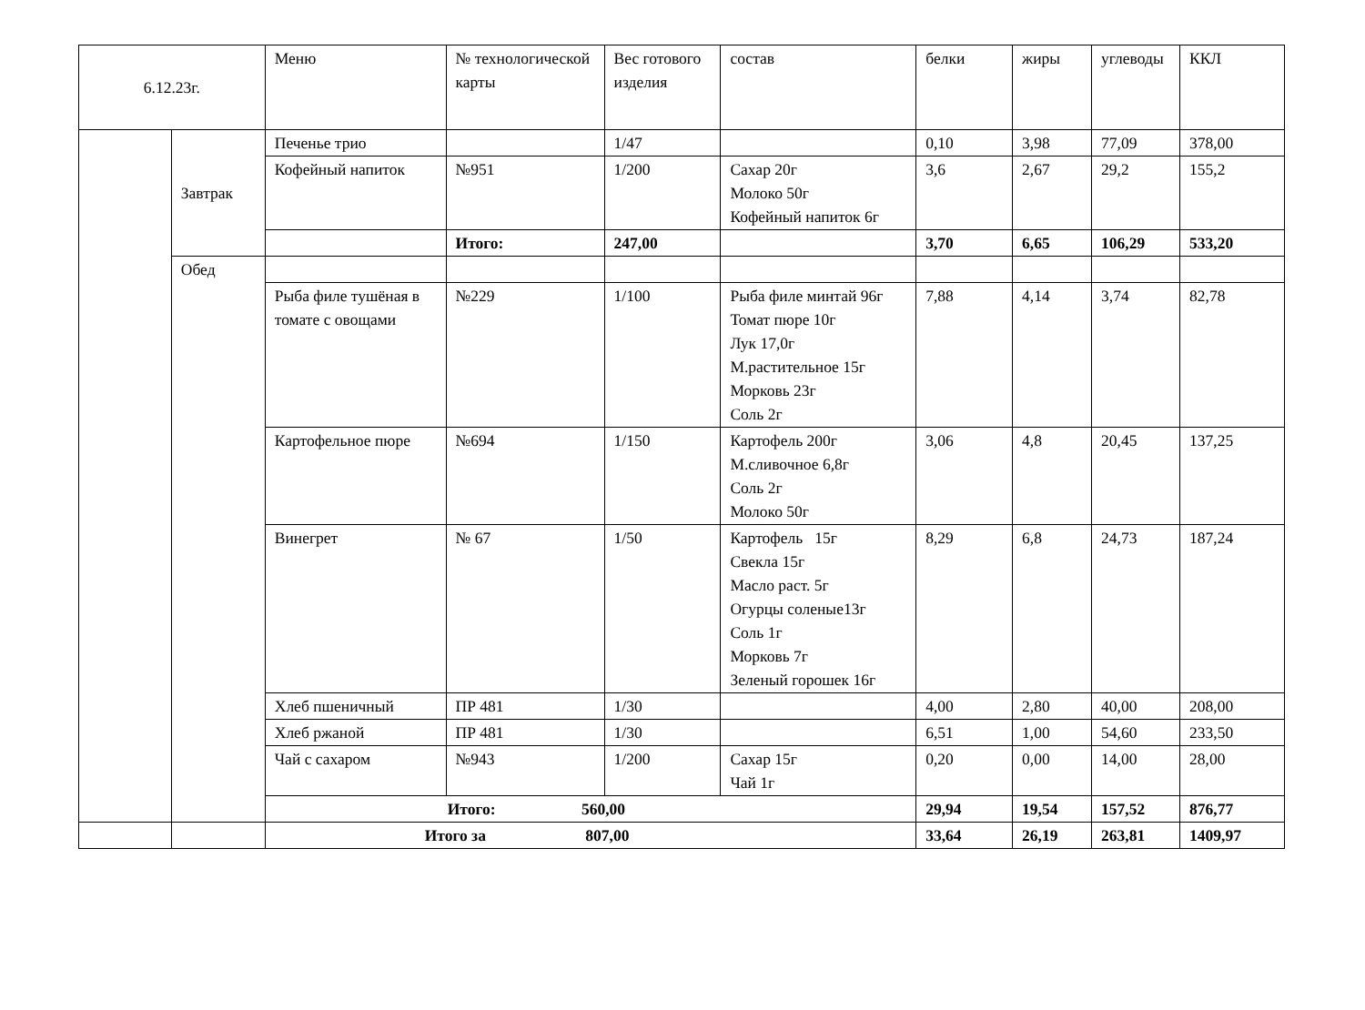| 6.12.23г. | | Меню | № технологической карты | Вес готового изделия | состав | белки | жиры | углеводы | ККЛ |
| --- | --- | --- | --- | --- | --- | --- | --- | --- | --- |
| | Завтрак | Печенье трио | | 1/47 | | 0,10 | 3,98 | 77,09 | 378,00 |
| | | Кофейный напиток | №951 | 1/200 | Сахар 20г Молоко 50г Кофейный напиток 6г | 3,6 | 2,67 | 29,2 | 155,2 |
| | | | Итого: | 247,00 | | 3,70 | 6,65 | 106,29 | 533,20 |
| | Обед | | | | | | | | |
| | | Рыба филе тушёная в томате с овощами | №229 | 1/100 | Рыба филе минтай 96г Томат пюре 10г Лук 17,0г М.растительное 15г Морковь 23г Соль 2г | 7,88 | 4,14 | 3,74 | 82,78 |
| | | Картофельное пюре | №694 | 1/150 | Картофель 200г М.сливочное 6,8г Соль 2г Молоко 50г | 3,06 | 4,8 | 20,45 | 137,25 |
| | | Винегрет | № 67 | 1/50 | Картофель 15г Свекла 15г Масло раст. 5г Огурцы соленые13г Соль 1г Морковь 7г Зеленый горошек 16г | 8,29 | 6,8 | 24,73 | 187,24 |
| | | Хлеб пшеничный | ПР 481 | 1/30 | | 4,00 | 2,80 | 40,00 | 208,00 |
| | | Хлеб ржаной | ПР 481 | 1/30 | | 6,51 | 1,00 | 54,60 | 233,50 |
| | | Чай с сахаром | №943 | 1/200 | Сахар 15г Чай 1г | 0,20 | 0,00 | 14,00 | 28,00 |
| | | Итого: 560,00 | | | | 29,94 | 19,54 | 157,52 | 876,77 |
| | | Итого за 807,00 | | | | 33,64 | 26,19 | 263,81 | 1409,97 |